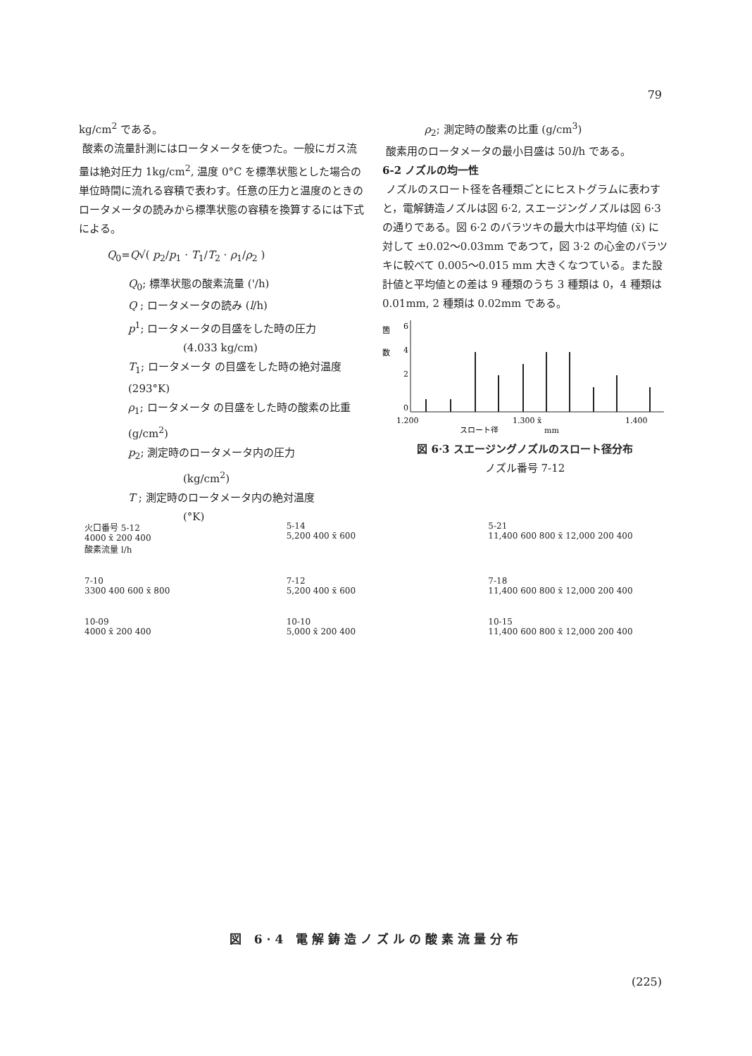79
kg/cm<sup>2</sup> である。
酸素の流量計測にはロータメータを使つた。一般にガス流量は絶対圧力 1kg/cm<sup>2</sup>, 温度 0°C を標準状態とした場合の単位時間に流れる容積で表わす。任意の圧力と温度のときのロータメータの読みから標準状態の容積を換算するには下式による。
Q<sub>0</sub>=Q√( p<sub>2</sub>/p<sub>1</sub> · T<sub>1</sub>/T<sub>2</sub> · ρ<sub>1</sub>/ρ<sub>2</sub> )
Q<sub>0</sub>; 標準状態の酸素流量 ('/h)
Q ; ロータメータの読み (l/h)
p<sup>1</sup>; ロータメータの目盛をした時の圧力
(4.033 kg/cm)
T<sub>1</sub>; ロータメータ の目盛をした時の絶対温度 (293°K)
ρ<sub>1</sub>; ロータメータ の目盛をした時の酸素の比重 (g/cm<sup>2</sup>)
p<sub>2</sub>; 測定時のロータメータ内の圧力
(kg/cm<sup>2</sup>)
T ; 測定時のロータメータ内の絶対温度
(°K)
ρ<sub>2</sub>; 測定時の酸素の比重 (g/cm<sup>3</sup>)
酸素用のロータメータの最小目盛は 50l/h である。
6-2 ノズルの均一性
ノズルのスロート径を各種類ごとにヒストグラムに表わすと，電解鋳造ノズルは図 6·2, スエージングノズルは図 6·3 の通りである。図 6·2 のバラツキの最大巾は平均値 (x̄) に対して ±0.02〜0.03mm であつて，図 3·2 の心金のバラツキに較べて 0.005〜0.015 mm 大きくなつている。また設計値と平均値との差は 9 種類のうち 3 種類は 0，4 種類は 0.01mm, 2 種類は 0.02mm である。
箇
数
6
4
2
0
1.200
1.300 x̄
1.400
スロート径
mm
図 6·3 スエージングノズルのスロート径分布
ノズル番号 7-12
火口番号 5-12
4000 x̄ 200 400
酸素流量 l/h
5-14
5,200 400 x̄ 600
5-21
11,400 600 800 x̄ 12,000 200 400
7-10
3300 400 600 x̄ 800
7-12
5,200 400 x̄ 600
7-18
11,400 600 800 x̄ 12,000 200 400
10-09
4000 x̄ 200 400
10-10
5,000 x̄ 200 400
10-15
11,400 600 800 x̄ 12,000 200 400
図 6·4 電解鋳造ノズルの酸素流量分布
(225)